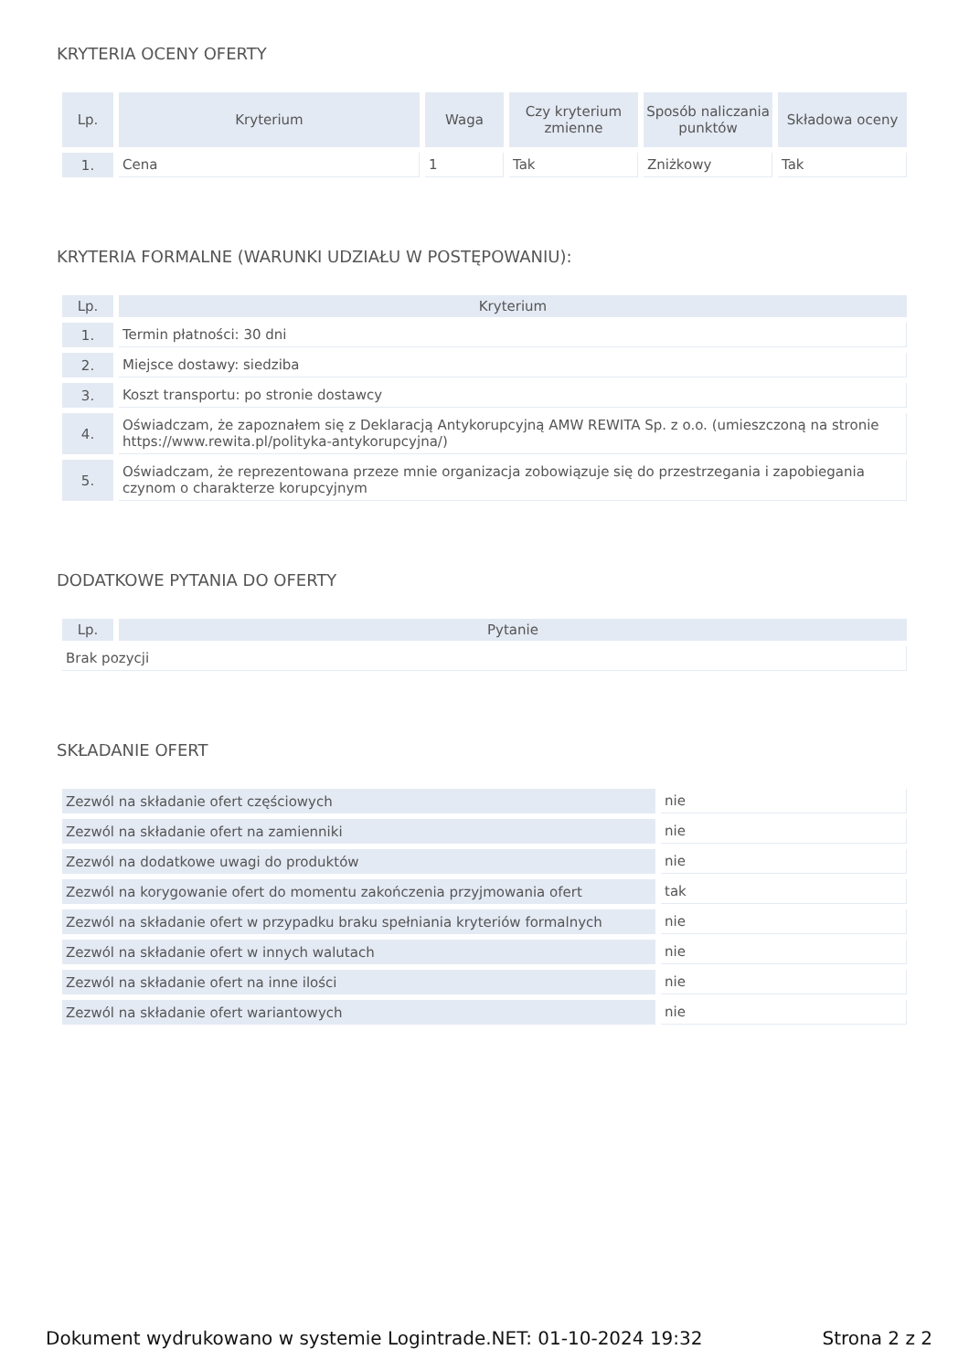KRYTERIA OCENY OFERTY
| Lp. | Kryterium | Waga | Czy kryterium zmienne | Sposób naliczania punktów | Składowa oceny |
| --- | --- | --- | --- | --- | --- |
| 1. | Cena | 1 | Tak | Zniżkowy | Tak |
KRYTERIA FORMALNE (WARUNKI UDZIAŁU W POSTĘPOWANIU):
| Lp. | Kryterium |
| --- | --- |
| 1. | Termin płatności: 30 dni |
| 2. | Miejsce dostawy: siedziba |
| 3. | Koszt transportu: po stronie dostawcy |
| 4. | Oświadczam, że zapoznałem się z Deklaracją Antykorupcyjną AMW REWITA Sp. z o.o. (umieszczoną na stronie https://www.rewita.pl/polityka-antykorupcyjna/) |
| 5. | Oświadczam, że reprezentowana przeze mnie organizacja zobowiązuje się do przestrzegania i zapobiegania czynom o charakterze korupcyjnym |
DODATKOWE PYTANIA DO OFERTY
| Lp. | Pytanie |
| --- | --- |
| Brak pozycji | |
SKŁADANIE OFERT
| Zezwól na składanie ofert częściowych | nie |
| Zezwól na składanie ofert na zamienniki | nie |
| Zezwól na dodatkowe uwagi do produktów | nie |
| Zezwól na korygowanie ofert do momentu zakończenia przyjmowania ofert | tak |
| Zezwól na składanie ofert w przypadku braku spełniania kryteriów formalnych | nie |
| Zezwól na składanie ofert w innych walutach | nie |
| Zezwól na składanie ofert na inne ilości | nie |
| Zezwól na składanie ofert wariantowych | nie |
Dokument wydrukowano w systemie Logintrade.NET: 01-10-2024 19:32 Strona 2 z 2